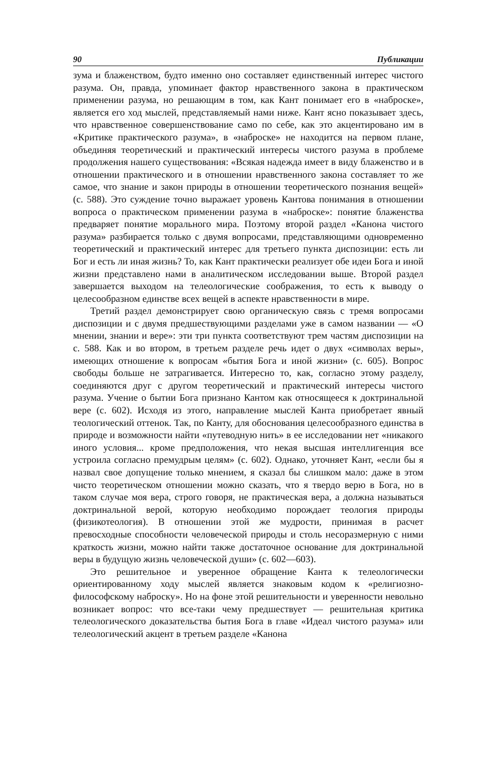90 Публикации
зума и блаженством, будто именно оно составляет единственный интерес чистого разума. Он, правда, упоминает фактор нравственного закона в практическом применении разума, но решающим в том, как Кант понимает его в «наброске», является его ход мыслей, представляемый нами ниже. Кант ясно показывает здесь, что нравственное совершенствование само по себе, как это акцентировано им в «Критике практического разума», в «наброске» не находится на первом плане, объединяя теоретический и практический интересы чистого разума в проблеме продолжения нашего существования: «Всякая надежда имеет в виду блаженство и в отношении практического и в отношении нравственного закона составляет то же самое, что знание и закон природы в отношении теоретического познания вещей» (с. 588). Это суждение точно выражает уровень Кантова понимания в отношении вопроса о практическом применении разума в «наброске»: понятие блаженства предваряет понятие морального мира. Поэтому второй раздел «Канона чистого разума» разбирается только с двумя вопросами, представляющими одновременно теоретический и практический интерес для третьего пункта диспозиции: есть ли Бог и есть ли иная жизнь? То, как Кант практически реализует обе идеи Бога и иной жизни представлено нами в аналитическом исследовании выше. Второй раздел завершается выходом на телеологические соображения, то есть к выводу о целесообразном единстве всех вещей в аспекте нравственности в мире.
Третий раздел демонстрирует свою органическую связь с тремя вопросами диспозиции и с двумя предшествующими разделами уже в самом названии — «О мнении, знании и вере»: эти три пункта соответствуют трем частям диспозиции на с. 588. Как и во втором, в третьем разделе речь идет о двух «символах веры», имеющих отношение к вопросам «бытия Бога и иной жизни» (с. 605). Вопрос свободы больше не затрагивается. Интересно то, как, согласно этому разделу, соединяются друг с другом теоретический и практический интересы чистого разума. Учение о бытии Бога признано Кантом как относящееся к доктринальной вере (с. 602). Исходя из этого, направление мыслей Канта приобретает явный теологический оттенок. Так, по Канту, для обоснования целесообразного единства в природе и возможности найти «путеводную нить» в ее исследовании нет «никакого иного условия... кроме предположения, что некая высшая интеллигенция все устроила согласно премудрым целям» (с. 602). Однако, уточняет Кант, «если бы я назвал свое допущение только мнением, я сказал бы слишком мало: даже в этом чисто теоретическом отношении можно сказать, что я твердо верю в Бога, но в таком случае моя вера, строго говоря, не практическая вера, а должна называться доктринальной верой, которую необходимо порождает теология природы (физикотеология). В отношении этой же мудрости, принимая в расчет превосходные способности человеческой природы и столь несоразмерную с ними краткость жизни, можно найти также достаточное основание для доктринальной веры в будущую жизнь человеческой души» (с. 602—603).
Это решительное и уверенное обращение Канта к телеологически ориентированному ходу мыслей является знаковым кодом к «религиозно-философскому наброску». Но на фоне этой решительности и уверенности невольно возникает вопрос: что все-таки чему предшествует — решительная критика телеологического доказательства бытия Бога в главе «Идеал чистого разума» или телеологический акцент в третьем разделе «Канона